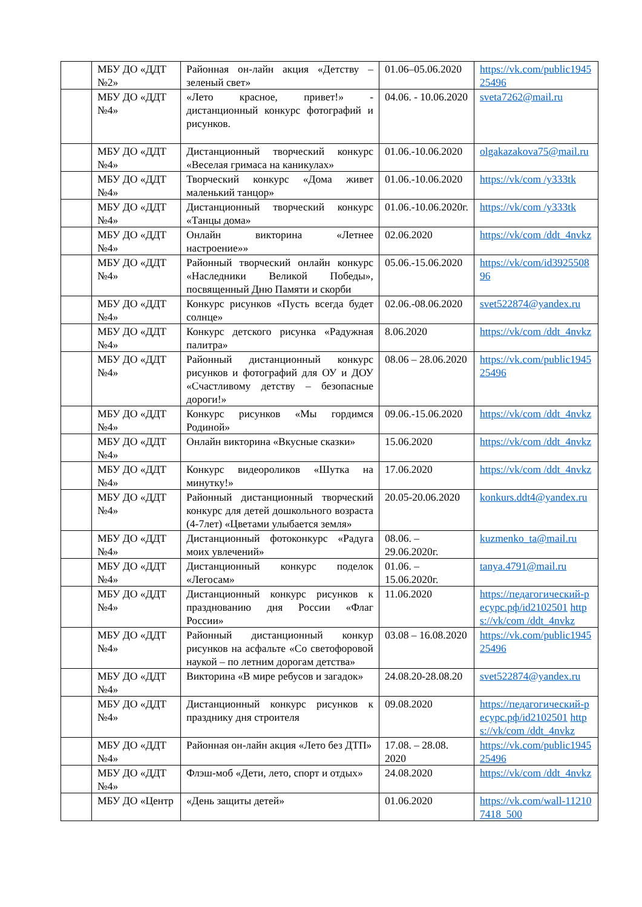| | МБУ ДО «ДДТ №2» | Районная он-лайн акция «Детству – зеленый свет» | 01.06–05.06.2020 | https://vk.com/public194525496 |
| | МБУ ДО «ДДТ №4» | «Лето красное, привет!» - дистанционный конкурс фотографий и рисунков. | 04.06. - 10.06.2020 | sveta7262@mail.ru |
| | МБУ ДО «ДДТ №4» | Дистанционный творческий конкурс «Веселая гримаса на каникулах» | 01.06.-10.06.2020 | olgakazakova75@mail.ru |
| | МБУ ДО «ДДТ №4» | Творческий конкурс «Дома живет маленький танцор» | 01.06.-10.06.2020 | https://vk/com /y333tk |
| | МБУ ДО «ДДТ №4» | Дистанционный творческий конкурс «Танцы дома» | 01.06.-10.06.2020г. | https://vk/com /y333tk |
| | МБУ ДО «ДДТ №4» | Онлайн викторина «Летнее настроение»» | 02.06.2020 | https://vk/com /ddt_4nvkz |
| | МБУ ДО «ДДТ №4» | Районный творческий онлайн конкурс «Наследники Великой Победы», посвященный Дню Памяти и скорби | 05.06.-15.06.2020 | https://vk/com/id392550896 |
| | МБУ ДО «ДДТ №4» | Конкурс рисунков «Пусть всегда будет солнце» | 02.06.-08.06.2020 | svet522874@yandex.ru |
| | МБУ ДО «ДДТ №4» | Конкурс детского рисунка «Радужная палитра» | 8.06.2020 | https://vk/com /ddt_4nvkz |
| | МБУ ДО «ДДТ №4» | Районный дистанционный конкурс рисунков и фотографий для ОУ и ДОУ «Счастливому детству – безопасные дороги!» | 08.06 – 28.06.2020 | https://vk.com/public194525496 |
| | МБУ ДО «ДДТ №4» | Конкурс рисунков «Мы гордимся Родиной» | 09.06.-15.06.2020 | https://vk/com /ddt_4nvkz |
| | МБУ ДО «ДДТ №4» | Онлайн викторина «Вкусные сказки» | 15.06.2020 | https://vk/com /ddt_4nvkz |
| | МБУ ДО «ДДТ №4» | Конкурс видеороликов «Шутка на минутку!» | 17.06.2020 | https://vk/com /ddt_4nvkz |
| | МБУ ДО «ДДТ №4» | Районный дистанционный творческий конкурс для детей дошкольного возраста (4-7лет) «Цветами улыбается земля» | 20.05-20.06.2020 | konkurs.ddt4@yandex.ru |
| | МБУ ДО «ДДТ №4» | Дистанционный фотоконкурс «Радуга моих увлечений» | 08.06. – 29.06.2020г. | kuzmenko_ta@mail.ru |
| | МБУ ДО «ДДТ №4» | Дистанционный конкурс поделок «Легосам» | 01.06. – 15.06.2020г. | tanya.4791@mail.ru |
| | МБУ ДО «ДДТ №4» | Дистанционный конкурс рисунков к празднованию дня России «Флаг России» | 11.06.2020 | https://педагогический-ресурс.рф/id2102501 https://vk/com /ddt_4nvkz |
| | МБУ ДО «ДДТ №4» | Районный дистанционный конкур рисунков на асфальте «Со светофоровой наукой – по летним дорогам детства» | 03.08 – 16.08.2020 | https://vk.com/public194525496 |
| | МБУ ДО «ДДТ №4» | Викторина «В мире ребусов и загадок» | 24.08.20-28.08.20 | svet522874@yandex.ru |
| | МБУ ДО «ДДТ №4» | Дистанционный конкурс рисунков к празднику дня строителя | 09.08.2020 | https://педагогический-ресурс.рф/id2102501 https://vk/com /ddt_4nvkz |
| | МБУ ДО «ДДТ №4» | Районная он-лайн акция «Лето без ДТП» | 17.08. – 28.08. 2020 | https://vk.com/public194525496 |
| | МБУ ДО «ДДТ №4» | Флэш-моб «Дети, лето, спорт и отдых» | 24.08.2020 | https://vk/com /ddt_4nvkz |
| | МБУ ДО «Центр | «День защиты детей» | 01.06.2020 | https://vk.com/wall-112107418_500 |